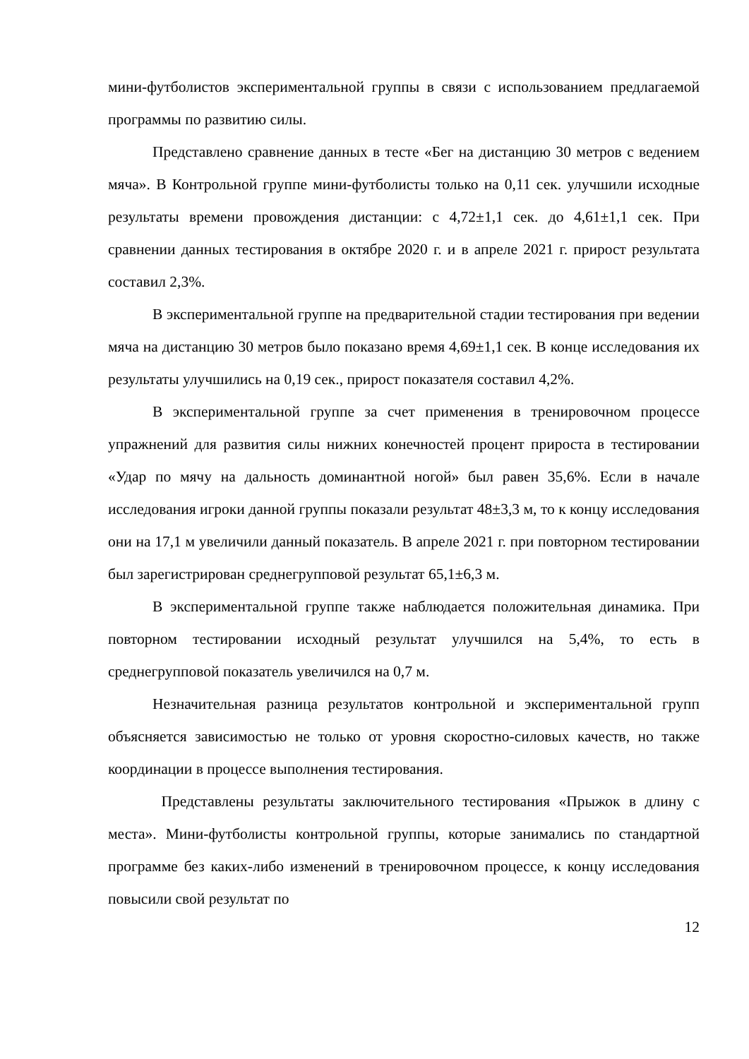мини-футболистов экспериментальной группы в связи с использованием предлагаемой программы по развитию силы.
Представлено сравнение данных в тесте «Бег на дистанцию 30 метров с ведением мяча». В Контрольной группе мини-футболисты только на 0,11 сек. улучшили исходные результаты времени провождения дистанции: с 4,72±1,1 сек. до 4,61±1,1 сек. При сравнении данных тестирования в октябре 2020 г. и в апреле 2021 г. прирост результата составил 2,3%.
В экспериментальной группе на предварительной стадии тестирования при ведении мяча на дистанцию 30 метров было показано время 4,69±1,1 сек. В конце исследования их результаты улучшились на 0,19 сек., прирост показателя составил 4,2%.
В экспериментальной группе за счет применения в тренировочном процессе упражнений для развития силы нижних конечностей процент прироста в тестировании «Удар по мячу на дальность доминантной ногой» был равен 35,6%. Если в начале исследования игроки данной группы показали результат 48±3,3 м, то к концу исследования они на 17,1 м увеличили данный показатель. В апреле 2021 г. при повторном тестировании был зарегистрирован среднегрупповой результат 65,1±6,3 м.
В экспериментальной группе также наблюдается положительная динамика. При повторном тестировании исходный результат улучшился на 5,4%, то есть в среднегрупповой показатель увеличился на 0,7 м.
Незначительная разница результатов контрольной и экспериментальной групп объясняется зависимостью не только от уровня скоростно-силовых качеств, но также координации в процессе выполнения тестирования.
Представлены результаты заключительного тестирования «Прыжок в длину с места». Мини-футболисты контрольной группы, которые занимались по стандартной программе без каких-либо изменений в тренировочном процессе, к концу исследования повысили свой результат по
12